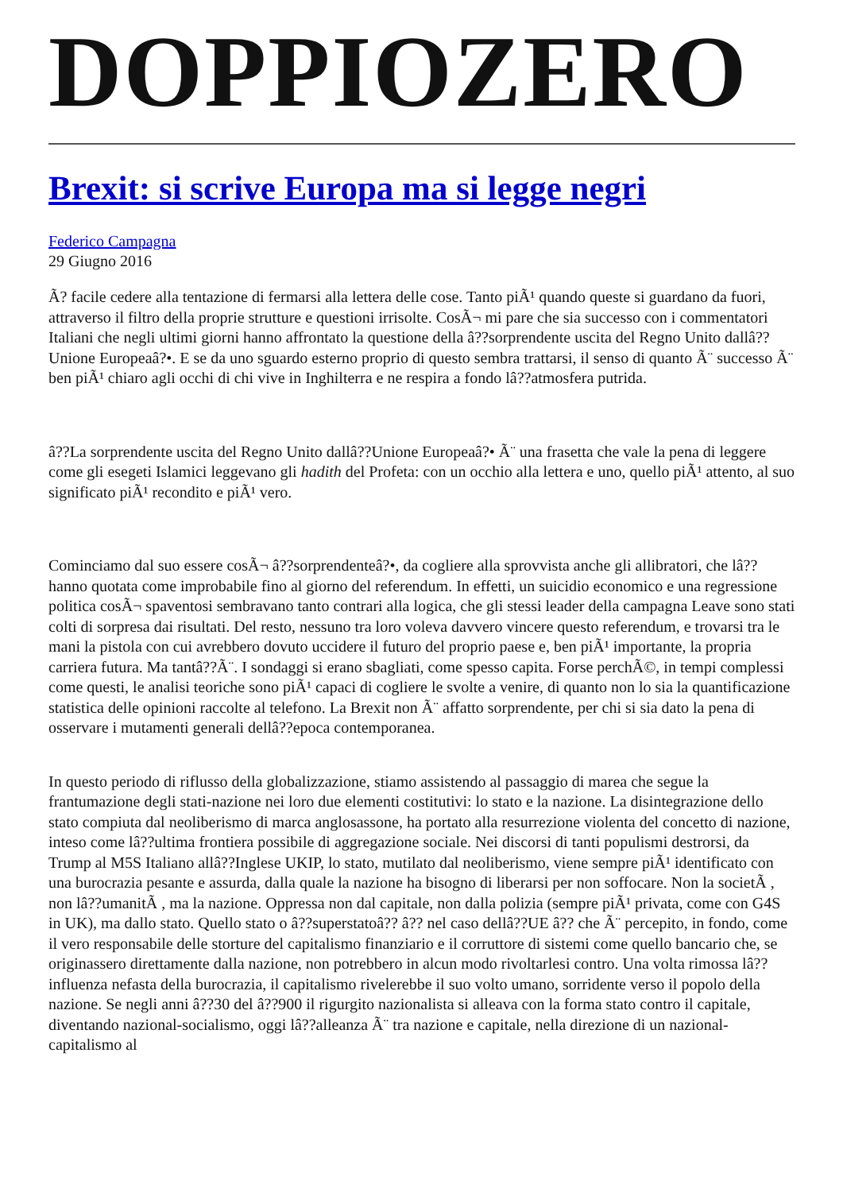DOPPIOZERO
Brexit: si scrive Europa ma si legge negri
Federico Campagna
29 Giugno 2016
Ã? facile cedere alla tentazione di fermarsi alla lettera delle cose. Tanto piÃ¹ quando queste si guardano da fuori, attraverso il filtro della proprie strutture e questioni irrisolte. CosÃ¬ mi pare che sia successo con i commentatori Italiani che negli ultimi giorni hanno affrontato la questione della â??sorprendente uscita del Regno Unito dallâ??Unione Europeaâ?•. E se da uno sguardo esterno proprio di questo sembra trattarsi, il senso di quanto Ã¨ successo Ã¨ ben piÃ¹ chiaro agli occhi di chi vive in Inghilterra e ne respira a fondo lâ??atmosfera putrida.
â??La sorprendente uscita del Regno Unito dallâ??Unione Europeaâ?• Ã¨ una frasetta che vale la pena di leggere come gli esegeti Islamici leggevano gli hadith del Profeta: con un occhio alla lettera e uno, quello piÃ¹ attento, al suo significato piÃ¹ recondito e piÃ¹ vero.
Cominciamo dal suo essere cosÃ¬ â??sorprendenteâ?•, da cogliere alla sprovvista anche gli allibratori, che lâ??hanno quotata come improbabile fino al giorno del referendum. In effetti, un suicidio economico e una regressione politica cosÃ¬ spaventosi sembravano tanto contrari alla logica, che gli stessi leader della campagna Leave sono stati colti di sorpresa dai risultati. Del resto, nessuno tra loro voleva davvero vincere questo referendum, e trovarsi tra le mani la pistola con cui avrebbero dovuto uccidere il futuro del proprio paese e, ben piÃ¹ importante, la propria carriera futura. Ma tantâ??Ã¨. I sondaggi si erano sbagliati, come spesso capita. Forse perchÃ©, in tempi complessi come questi, le analisi teoriche sono piÃ¹ capaci di cogliere le svolte a venire, di quanto non lo sia la quantificazione statistica delle opinioni raccolte al telefono. La Brexit non Ã¨ affatto sorprendente, per chi si sia dato la pena di osservare i mutamenti generali dellâ??epoca contemporanea.
In questo periodo di riflusso della globalizzazione, stiamo assistendo al passaggio di marea che segue la frantumazione degli stati-nazione nei loro due elementi costitutivi: lo stato e la nazione. La disintegrazione dello stato compiuta dal neoliberismo di marca anglosassone, ha portato alla resurrezione violenta del concetto di nazione, inteso come lâ??ultima frontiera possibile di aggregazione sociale. Nei discorsi di tanti populismi destrorsi, da Trump al M5S Italiano allâ??Inglese UKIP, lo stato, mutilato dal neoliberismo, viene sempre piÃ¹ identificato con una burocrazia pesante e assurda, dalla quale la nazione ha bisogno di liberarsi per non soffocare. Non la societÃ , non lâ??umanitÃ , ma la nazione. Oppressa non dal capitale, non dalla polizia (sempre piÃ¹ privata, come con G4S in UK), ma dallo stato. Quello stato o â??superstatoâ?? â?? nel caso dellâ??UE â?? che Ã¨ percepito, in fondo, come il vero responsabile delle storture del capitalismo finanziario e il corruttore di sistemi come quello bancario che, se originassero direttamente dalla nazione, non potrebbero in alcun modo rivoltarlesi contro. Una volta rimossa lâ??influenza nefasta della burocrazia, il capitalismo rivelerebbe il suo volto umano, sorridente verso il popolo della nazione. Se negli anni â??30 del â??900 il rigurgito nazionalista si alleava con la forma stato contro il capitale, diventando nazional-socialismo, oggi lâ??alleanza Ã¨ tra nazione e capitale, nella direzione di un nazional-capitalismo al